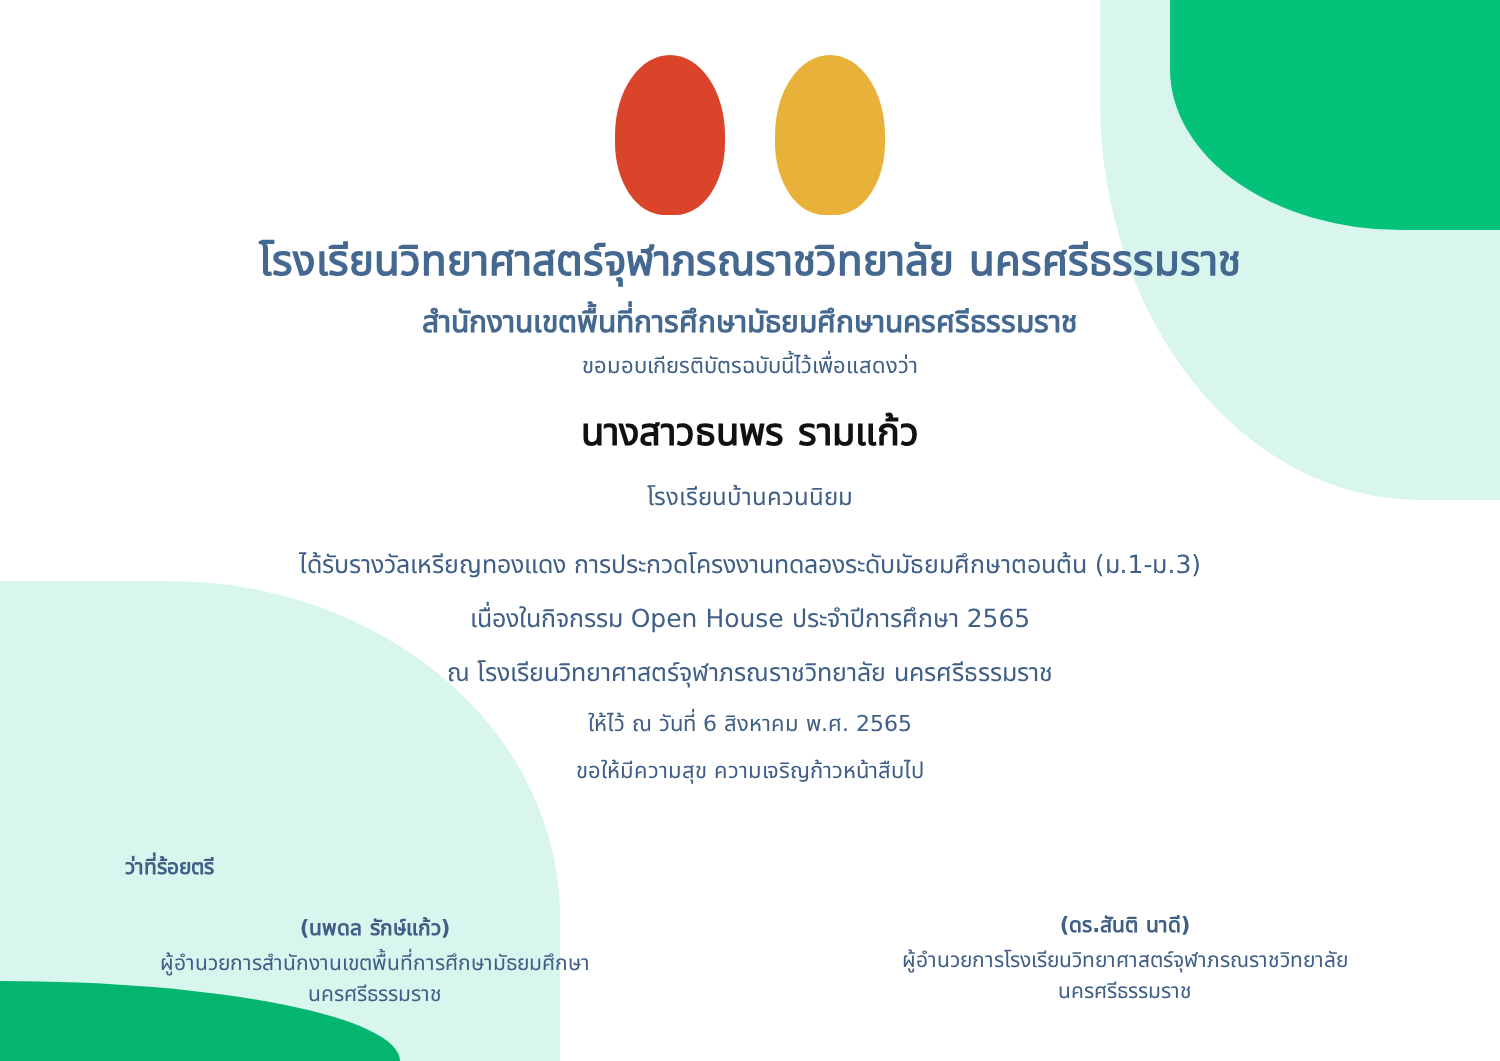โรงเรียนวิทยาศาสตร์จุฬาภรณราชวิทยาลัย นครศรีธรรมราช
สำนักงานเขตพื้นที่การศึกษามัธยมศึกษานครศรีธรรมราช
ขอมอบเกียรติบัตรฉบับนี้ไว้เพื่อแสดงว่า
นางสาวธนพร รามแก้ว
โรงเรียนบ้านควนนิยม
ได้รับรางวัลเหรียญทองแดง การประกวดโครงงานทดลองระดับมัธยมศึกษาตอนต้น (ม.1-ม.3)
เนื่องในกิจกรรม Open House ประจำปีการศึกษา 2565
ณ โรงเรียนวิทยาศาสตร์จุฬาภรณราชวิทยาลัย นครศรีธรรมราช
ให้ไว้ ณ วันที่ 6 สิงหาคม พ.ศ. 2565
ขอให้มีความสุข ความเจริญก้าวหน้าสืบไป
ว่าที่ร้อยตรี
(นพดล รักษ์แก้ว)
ผู้อำนวยการสำนักงานเขตพื้นที่การศึกษามัธยมศึกษา
นครศรีธรรมราช
(ดร.สันติ นาดี)
ผู้อำนวยการโรงเรียนวิทยาศาสตร์จุฬาภรณราชวิทยาลัย
นครศรีธรรมราช